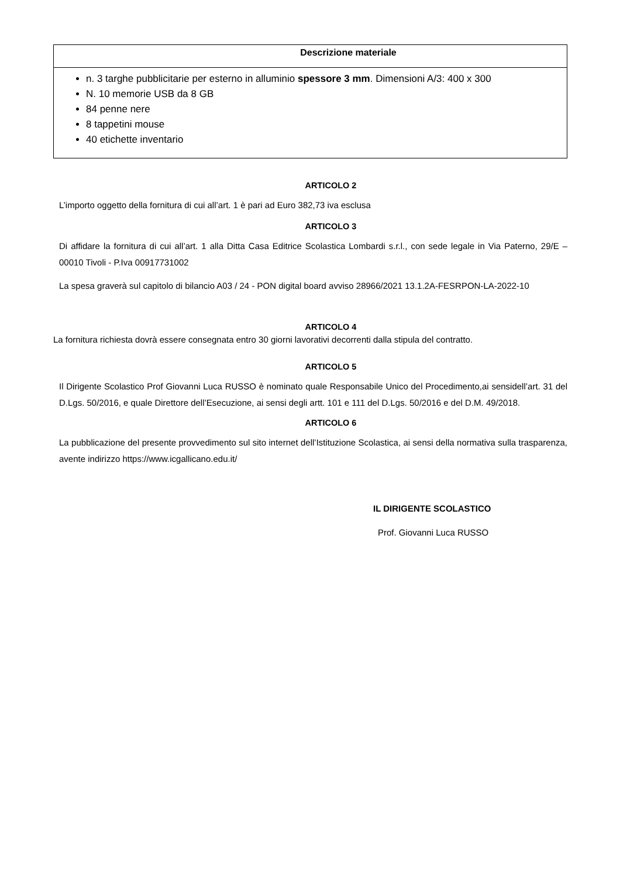| Descrizione materiale |
| --- |
| n. 3 targhe pubblicitarie per esterno in alluminio spessore 3 mm . Dimensioni A/3: 400 x 300 N. 10 memorie USB da 8 GB 84 penne nere 8 tappetini mouse 40 etichette inventario |
ARTICOLO 2
L’importo oggetto della fornitura di cui all’art. 1 è pari ad Euro 382,73 iva esclusa
ARTICOLO 3
Di affidare la fornitura di cui all’art. 1 alla Ditta Casa Editrice Scolastica Lombardi s.r.l., con sede legale in Via Paterno, 29/E – 00010 Tivoli - P.Iva 00917731002
La spesa graverà sul capitolo di bilancio A03 / 24 - PON digital board avviso 28966/2021 13.1.2A-FESRPON-LA-2022-10
ARTICOLO 4
La fornitura richiesta dovrà essere consegnata entro 30 giorni lavorativi decorrenti dalla stipula del contratto.
ARTICOLO 5
Il Dirigente Scolastico Prof Giovanni Luca RUSSO è nominato quale Responsabile Unico del Procedimento,ai sensidell’art. 31 del D.Lgs. 50/2016, e quale Direttore dell’Esecuzione, ai sensi degli artt. 101 e 111 del D.Lgs. 50/2016 e del D.M. 49/2018.
ARTICOLO 6
La pubblicazione del presente provvedimento sul sito internet dell’Istituzione Scolastica, ai sensi della normativa sulla trasparenza, avente indirizzo https://www.icgallicano.edu.it/
IL DIRIGENTE SCOLASTICO
Prof. Giovanni Luca RUSSO